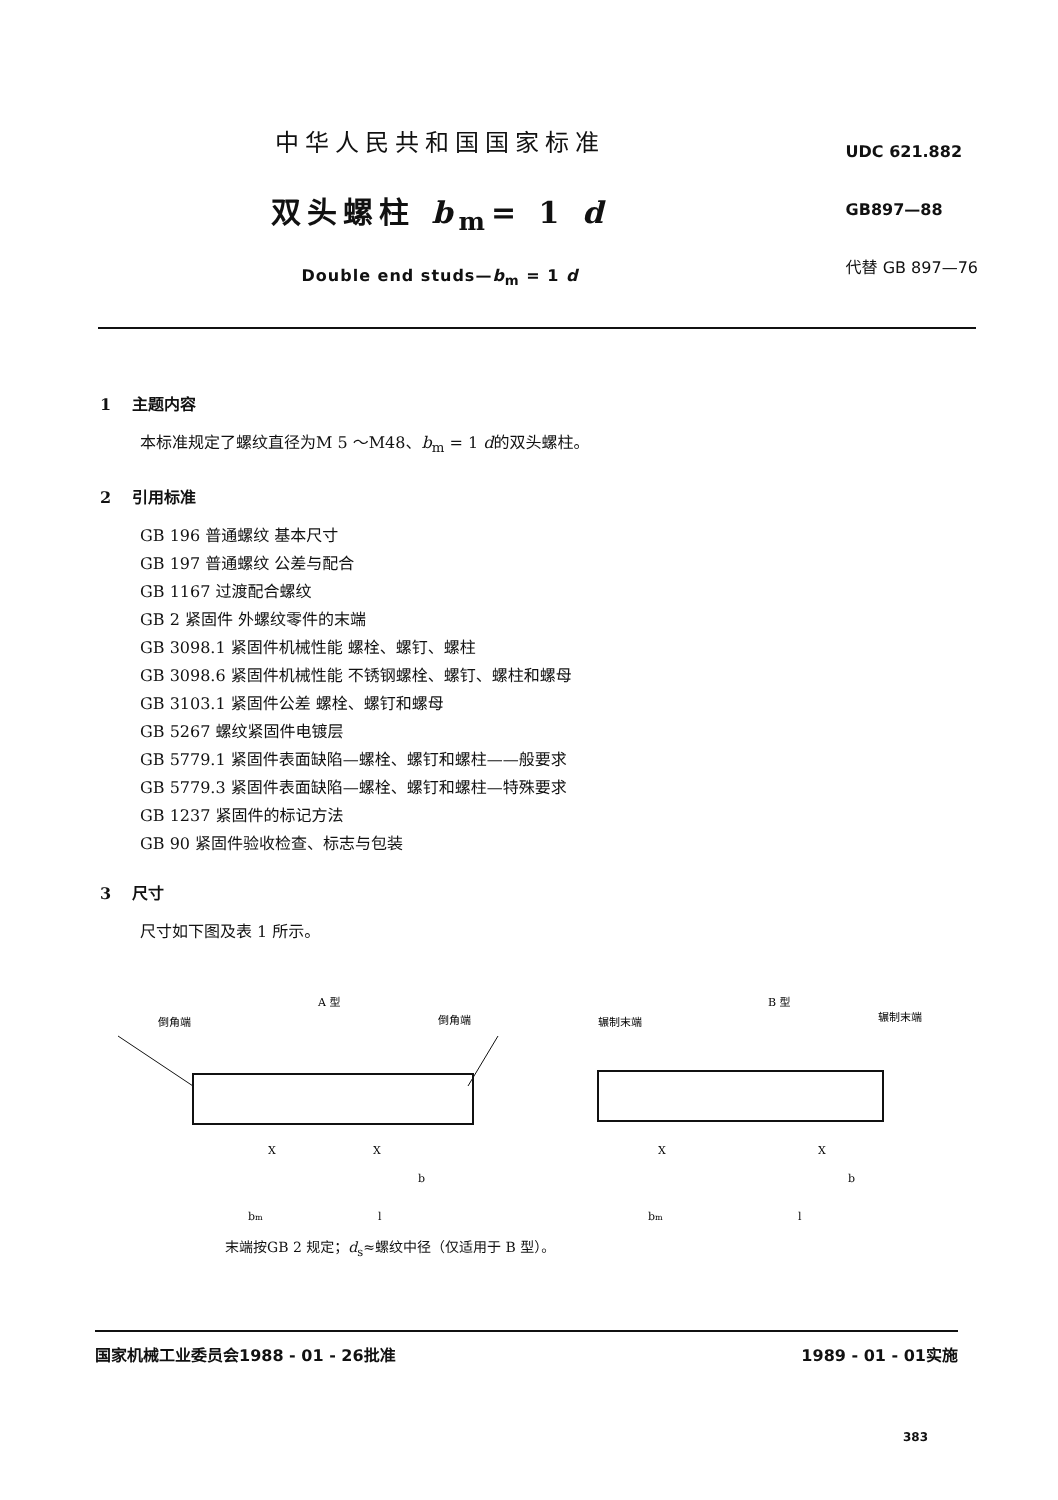中华人民共和国国家标准
双头螺柱 b<sub>m</sub>= 1 d
Double end studs—b<sub>m</sub> = 1 d
UDC 621.882
GB897—88
代替 GB 897—76
1 主题内容
本标准规定了螺纹直径为M 5 ～M48、b<sub>m</sub> = 1 d的双头螺柱。
2 引用标准
GB 196 普通螺纹 基本尺寸
GB 197 普通螺纹 公差与配合
GB 1167 过渡配合螺纹
GB 2 紧固件 外螺纹零件的末端
GB 3098.1 紧固件机械性能 螺栓、螺钉、螺柱
GB 3098.6 紧固件机械性能 不锈钢螺栓、螺钉、螺柱和螺母
GB 3103.1 紧固件公差 螺栓、螺钉和螺母
GB 5267 螺纹紧固件电镀层
GB 5779.1 紧固件表面缺陷—螺栓、螺钉和螺柱——般要求
GB 5779.3 紧固件表面缺陷—螺栓、螺钉和螺柱—特殊要求
GB 1237 紧固件的标记方法
GB 90 紧固件验收检查、标志与包装
3 尺寸
尺寸如下图及表 1 所示。
A 型
倒角端
倒角端
X
X
b
bm
l
B 型
辗制末端
辗制末端
X
X
b
bm
l
末端按GB 2 规定；d<sub>s</sub>≈螺纹中径（仅适用于 B 型）。
国家机械工业委员会1988 - 01 - 26批准 1989 - 01 - 01实施
383